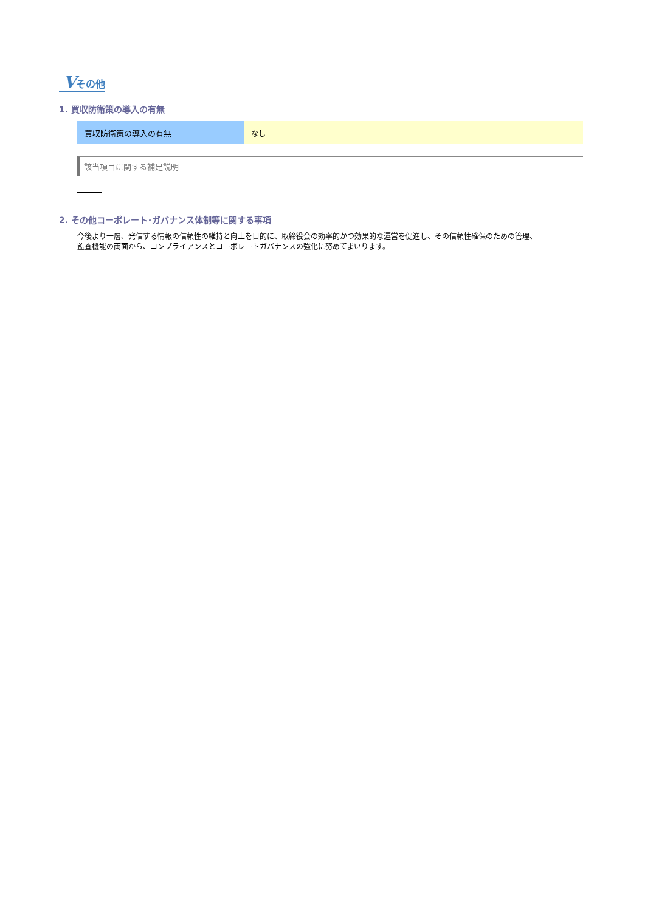Vその他
1. 買収防衛策の導入の有無
| 買収防衛策の導入の有無 | なし |
該当項目に関する補足説明
2. その他コーポレート･ガバナンス体制等に関する事項
今後より一層、発信する情報の信頼性の維持と向上を目的に、取締役会の効率的かつ効果的な運営を促進し、その信頼性確保のための管理、
監査機能の両面から、コンプライアンスとコーポレートガバナンスの強化に努めてまいります。